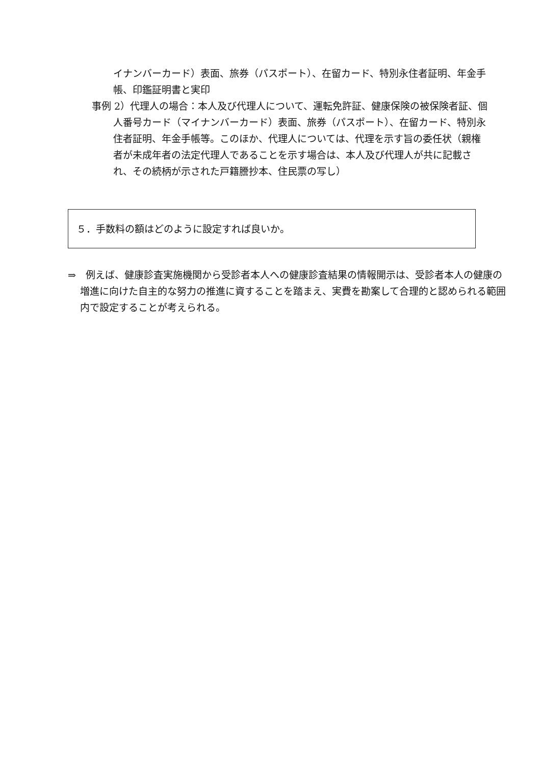イナンバーカード）表面、旅券（パスポート）、在留カード、特別永住者証明、年金手帳、印鑑証明書と実印
事例 2）代理人の場合：本人及び代理人について、運転免許証、健康保険の被保険者証、個人番号カード（マイナンバーカード）表面、旅券（パスポート）、在留カード、特別永住者証明、年金手帳等。このほか、代理人については、代理を示す旨の委任状（親権者が未成年者の法定代理人であることを示す場合は、本人及び代理人が共に記載され、その続柄が示された戸籍謄抄本、住民票の写し）
５．手数料の額はどのように設定すれば良いか。
⇒　例えば、健康診査実施機関から受診者本人への健康診査結果の情報開示は、受診者本人の健康の増進に向けた自主的な努力の推進に資することを踏まえ、実費を勘案して合理的と認められる範囲内で設定することが考えられる。